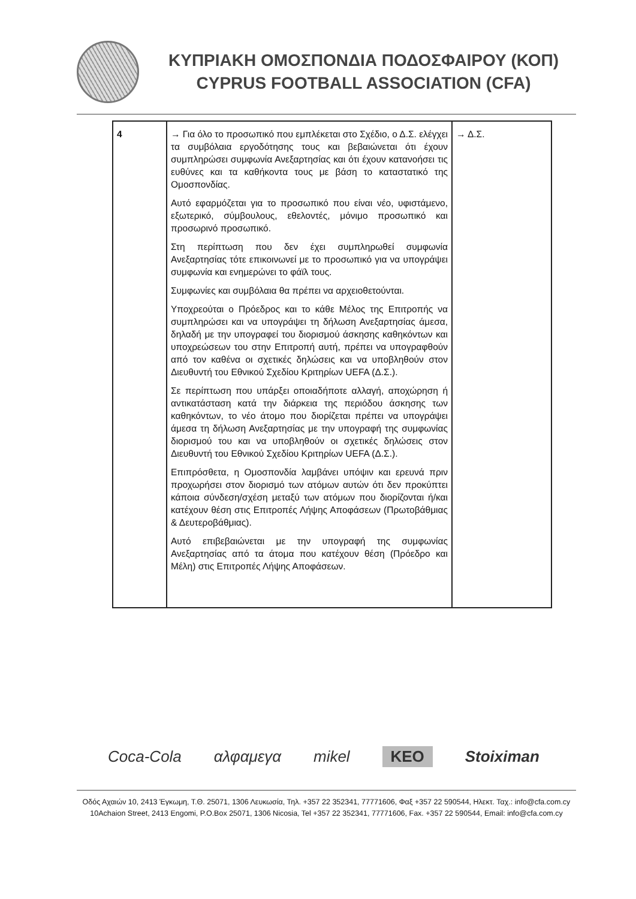ΚΥΠΡΙΑΚΗ ΟΜΟΣΠΟΝΔΙΑ ΠΟΔΟΣΦΑΙΡΟΥ (ΚΟΠ)
CYPRUS FOOTBALL ASSOCIATION (CFA)
| 4 | → Για όλο το προσωπικό που εμπλέκεται στο Σχέδιο, ο Δ.Σ. ελέγχει τα συμβόλαια εργοδότησης τους και βεβαιώνεται ότι έχουν συμπληρώσει συμφωνία Ανεξαρτησίας και ότι έχουν κατανοήσει τις ευθύνες και τα καθήκοντα τους με βάση το καταστατικό της Ομοσπονδίας. Αυτό εφαρμόζεται για το προσωπικό που είναι νέο, υφιστάμενο, εξωτερικό, σύμβουλους, εθελοντές, μόνιμο προσωπικό και προσωρινό προσωπικό. Στη περίπτωση που δεν έχει συμπληρωθεί συμφωνία Ανεξαρτησίας τότε επικοινωνεί με το προσωπικό για να υπογράψει συμφωνία και ενημερώνει το φάϊλ τους. Συμφωνίες και συμβόλαια θα πρέπει να αρχειοθετούνται. Υποχρεούται ο Πρόεδρος και το κάθε Μέλος της Επιτροπής να συμπληρώσει και να υπογράψει τη δήλωση Ανεξαρτησίας άμεσα, δηλαδή με την υπογραφεί του διορισμού άσκησης καθηκόντων και υποχρεώσεων του στην Επιτροπή αυτή, πρέπει να υπογραφθούν από τον καθένα οι σχετικές δηλώσεις και να υποβληθούν στον Διευθυντή του Εθνικού Σχεδίου Κριτηρίων UEFA (Δ.Σ.). Σε περίπτωση που υπάρξει οποιαδήποτε αλλαγή, αποχώρηση ή αντικατάσταση κατά την διάρκεια της περιόδου άσκησης των καθηκόντων, το νέο άτομο που διορίζεται πρέπει να υπογράψει άμεσα τη δήλωση Ανεξαρτησίας με την υπογραφή της συμφωνίας διορισμού του και να υποβληθούν οι σχετικές δηλώσεις στον Διευθυντή του Εθνικού Σχεδίου Κριτηρίων UEFA (Δ.Σ.). Επιπρόσθετα, η Ομοσπονδία λαμβάνει υπόψιν και ερευνά πριν προχωρήσει στον διορισμό των ατόμων αυτών ότι δεν προκύπτει κάποια σύνδεση/σχέση μεταξύ των ατόμων που διορίζονται ή/και κατέχουν θέση στις Επιτροπές Λήψης Αποφάσεων (Πρωτοβάθμιας & Δευτεροβάθμιας). Αυτό επιβεβαιώνεται με την υπογραφή της συμφωνίας Ανεξαρτησίας από τα άτομα που κατέχουν θέση (Πρόεδρο και Μέλη) στις Επιτροπές Λήψης Αποφάσεων. | → Δ.Σ. |
Coca-Cola αλφαμεγα mikel KEO Stoiximan
Οδός Αχαιών 10, 2413 Έγκωμη, Τ.Θ. 25071, 1306 Λευκωσία, Τηλ. +357 22 352341, 77771606, Φαξ +357 22 590544, Ηλεκτ. Ταχ.: info@cfa.com.cy
10Achaion Street, 2413 Engomi, P.O.Box 25071, 1306 Nicosia, Tel +357 22 352341, 77771606, Fax. +357 22 590544, Email: info@cfa.com.cy